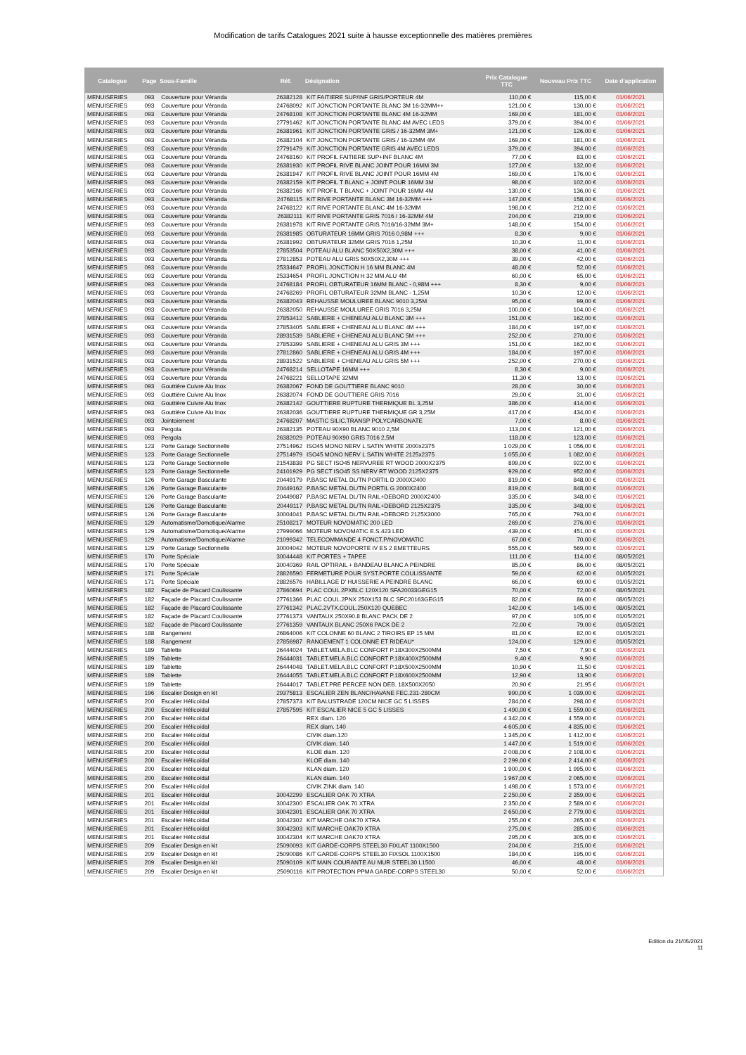Modification de tarifs Catalogues 2021 suite à hausse exceptionnelle des matières premières
| Catalogue | Page | Sous-Famille | Réf. | Désignation | Prix Catalogue TTC | Nouveau Prix TTC | Date d'application |
| --- | --- | --- | --- | --- | --- | --- | --- |
| MENUISERIES | 093 | Couverture pour Véranda | 26382128 | KIT FAITIERE SUP/INF GRIS/PORTEUR 4M | 110,00 € | 115,00 € | 01/06/2021 |
| MENUISERIES | 093 | Couverture pour Véranda | 24768092 | KIT JONCTION PORTANTE BLANC 3M 16-32MM++ | 121,00 € | 130,00 € | 01/06/2021 |
| MENUISERIES | 093 | Couverture pour Véranda | 24768108 | KIT JONCTION PORTANTE BLANC 4M 16-32MM | 169,00 € | 181,00 € | 01/06/2021 |
| MENUISERIES | 093 | Couverture pour Véranda | 27791462 | KIT JONCTION PORTANTE BLANC 4M AVEC LEDS | 379,00 € | 394,00 € | 01/06/2021 |
| MENUISERIES | 093 | Couverture pour Véranda | 26381961 | KIT JONCTION PORTANTE GRIS / 16-32MM 3M+ | 121,00 € | 126,00 € | 01/06/2021 |
| MENUISERIES | 093 | Couverture pour Véranda | 26382104 | KIT JONCTION PORTANTE GRIS / 16-32MM 4M | 169,00 € | 181,00 € | 01/06/2021 |
| MENUISERIES | 093 | Couverture pour Véranda | 27791479 | KIT JONCTION PORTANTE GRIS 4M AVEC LEDS | 379,00 € | 394,00 € | 01/06/2021 |
| MENUISERIES | 093 | Couverture pour Véranda | 24768160 | KIT PROFIL FAITIERE SUP+INF BLANC 4M | 77,00 € | 83,00 € | 01/06/2021 |
| MENUISERIES | 093 | Couverture pour Véranda | 26381930 | KIT PROFIL RIVE BLANC JOINT POUR 16MM 3M | 127,00 € | 132,00 € | 01/06/2021 |
| MENUISERIES | 093 | Couverture pour Véranda | 26381947 | KIT PROFIL RIVE BLANC JOINT POUR 16MM 4M | 169,00 € | 176,00 € | 01/06/2021 |
| MENUISERIES | 093 | Couverture pour Véranda | 26382159 | KIT PROFIL T BLANC + JOINT POUR 16MM 3M | 98,00 € | 102,00 € | 01/06/2021 |
| MENUISERIES | 093 | Couverture pour Véranda | 26382166 | KIT PROFIL T BLANC + JOINT POUR 16MM 4M | 130,00 € | 136,00 € | 01/06/2021 |
| MENUISERIES | 093 | Couverture pour Véranda | 24768115 | KIT RIVE PORTANTE BLANC 3M 16-32MM +++ | 147,00 € | 158,00 € | 01/06/2021 |
| MENUISERIES | 093 | Couverture pour Véranda | 24768122 | KIT RIVE PORTANTE BLANC 4M 16-32MM | 198,00 € | 212,00 € | 01/06/2021 |
| MENUISERIES | 093 | Couverture pour Véranda | 26382111 | KIT RIVE PORTANTE GRIS 7016 / 16-32MM 4M | 204,00 € | 219,00 € | 01/06/2021 |
| MENUISERIES | 093 | Couverture pour Véranda | 26381978 | KIT RIVE PORTANTE GRIS 7016/16-32MM 3M+ | 148,00 € | 154,00 € | 01/06/2021 |
| MENUISERIES | 093 | Couverture pour Véranda | 26381985 | OBTURATEUR 16MM GRIS 7016 0,98M +++ | 8,30 € | 9,00 € | 01/06/2021 |
| MENUISERIES | 093 | Couverture pour Véranda | 26381992 | OBTURATEUR 32MM GRIS 7016 1,25M | 10,30 € | 11,00 € | 01/06/2021 |
| MENUISERIES | 093 | Couverture pour Véranda | 27853504 | POTEAU ALU BLANC 50X50X2,30M +++ | 38,00 € | 41,00 € | 01/06/2021 |
| MENUISERIES | 093 | Couverture pour Véranda | 27812853 | POTEAU ALU GRIS 50X50X2,30M +++ | 39,00 € | 42,00 € | 01/06/2021 |
| MENUISERIES | 093 | Couverture pour Véranda | 25334647 | PROFIL JONCTION H 16 MM BLANC 4M | 48,00 € | 52,00 € | 01/06/2021 |
| MENUISERIES | 093 | Couverture pour Véranda | 25334654 | PROFIL JONCTION H 32 MM ALU 4M | 60,00 € | 65,00 € | 01/06/2021 |
| MENUISERIES | 093 | Couverture pour Véranda | 24768184 | PROFIL OBTURATEUR 16MM BLANC - 0,98M +++ | 8,30 € | 9,00 € | 01/06/2021 |
| MENUISERIES | 093 | Couverture pour Véranda | 24768269 | PROFIL OBTURATEUR 32MM BLANC - 1,25M | 10,30 € | 12,00 € | 01/06/2021 |
| MENUISERIES | 093 | Couverture pour Véranda | 26382043 | REHAUSSE MOULUREE BLANC 9010 3,25M | 95,00 € | 99,00 € | 01/06/2021 |
| MENUISERIES | 093 | Couverture pour Véranda | 26382050 | REHAUSSE MOULUREE GRIS 7016 3,25M | 100,00 € | 104,00 € | 01/06/2021 |
| MENUISERIES | 093 | Couverture pour Véranda | 27853412 | SABLIERE + CHENEAU ALU BLANC 3M +++ | 151,00 € | 162,00 € | 01/06/2021 |
| MENUISERIES | 093 | Couverture pour Véranda | 27853405 | SABLIERE + CHENEAU ALU BLANC 4M +++ | 184,00 € | 197,00 € | 01/06/2021 |
| MENUISERIES | 093 | Couverture pour Véranda | 28931539 | SABLIERE + CHENEAU ALU BLANC 5M +++ | 252,00 € | 270,00 € | 01/06/2021 |
| MENUISERIES | 093 | Couverture pour Véranda | 27853399 | SABLIERE + CHENEAU ALU GRIS 3M +++ | 151,00 € | 162,00 € | 01/06/2021 |
| MENUISERIES | 093 | Couverture pour Véranda | 27812860 | SABLIERE + CHENEAU ALU GRIS 4M +++ | 184,00 € | 197,00 € | 01/06/2021 |
| MENUISERIES | 093 | Couverture pour Véranda | 28931522 | SABLIERE + CHENEAU ALU GRIS 5M +++ | 252,00 € | 270,00 € | 01/06/2021 |
| MENUISERIES | 093 | Couverture pour Véranda | 24768214 | SELLOTAPE 16MM +++ | 8,30 € | 9,00 € | 01/06/2021 |
| MENUISERIES | 093 | Couverture pour Véranda | 24768221 | SELLOTAPE 32MM | 11,30 € | 13,00 € | 01/06/2021 |
| MENUISERIES | 093 | Gouttière Cuivre Alu Inox | 26382067 | FOND DE GOUTTIERE BLANC 9010 | 28,00 € | 30,00 € | 01/06/2021 |
| MENUISERIES | 093 | Gouttière Cuivre Alu Inox | 26382074 | FOND DE GOUTTIERE GRIS 7016 | 29,00 € | 31,00 € | 01/06/2021 |
| MENUISERIES | 093 | Gouttière Cuivre Alu Inox | 26382142 | GOUTTIERE RUPTURE THERMIQUE BL 3,25M | 386,00 € | 414,00 € | 01/06/2021 |
| MENUISERIES | 093 | Gouttière Cuivre Alu Inox | 26382036 | GOUTTIERE RUPTURE THERMIQUE GR 3,25M | 417,00 € | 434,00 € | 01/06/2021 |
| MENUISERIES | 093 | Jointoiement | 24768207 | MASTIC SILIC.TRANSP POLYCARBONATE | 7,00 € | 8,00 € | 01/06/2021 |
| MENUISERIES | 093 | Pergola | 26382135 | POTEAU 90X90 BLANC 9010 2,5M | 113,00 € | 121,00 € | 01/06/2021 |
| MENUISERIES | 093 | Pergola | 26382029 | POTEAU 90X90 GRIS 7016 2,5M | 118,00 € | 123,00 € | 01/06/2021 |
| MENUISERIES | 123 | Porte Garage Sectionnelle | 27514962 | ISO45 MONO NERV L SATIN WHITE 2000x2375 | 1 029,00 € | 1 056,00 € | 01/06/2021 |
| MENUISERIES | 123 | Porte Garage Sectionnelle | 27514979 | ISO45 MONO NERV L SATIN WHITE 2125x2375 | 1 055,00 € | 1 082,00 € | 01/06/2021 |
| MENUISERIES | 123 | Porte Garage Sectionnelle | 21543838 | PG SECT ISO45 NERVUREE RT WOOD 2000X2375 | 899,00 € | 922,00 € | 01/06/2021 |
| MENUISERIES | 123 | Porte Garage Sectionnelle | 24101929 | PG SECT ISO45 SS NERV RT WOOD 2125X2375 | 929,00 € | 952,00 € | 01/06/2021 |
| MENUISERIES | 126 | Porte Garage Basculante | 20449179 | P.BASC METAL DL/TN PORTIL D 2000X2400 | 819,00 € | 848,00 € | 01/06/2021 |
| MENUISERIES | 126 | Porte Garage Basculante | 20449162 | P.BASC METAL DL/TN PORTIL G 2000X2400 | 819,00 € | 848,00 € | 01/06/2021 |
| MENUISERIES | 126 | Porte Garage Basculante | 20449087 | P.BASC METAL DL/TN RAIL+DEBORD 2000X2400 | 335,00 € | 348,00 € | 01/06/2021 |
| MENUISERIES | 126 | Porte Garage Basculante | 20449117 | P.BASC METAL DL/TN RAIL+DEBORD 2125X2375 | 335,00 € | 348,00 € | 01/06/2021 |
| MENUISERIES | 126 | Porte Garage Basculante | 30004041 | P.BASC METAL DL/TN RAIL+DEBORD 2125X3000 | 765,00 € | 793,00 € | 01/06/2021 |
| MENUISERIES | 129 | Automatisme/Domotique/Alarme | 25108217 | MOTEUR NOVOMATIC 200 LED | 269,00 € | 276,00 € | 01/06/2021 |
| MENUISERIES | 129 | Automatisme/Domotique/Alarme | 27999066 | MOTEUR NOVOMATIC E.S.423 LED | 439,00 € | 451,00 € | 01/06/2021 |
| MENUISERIES | 129 | Automatisme/Domotique/Alarme | 21099342 | TELECOMMANDE 4 FONCT.P/NOVOMATIC | 67,00 € | 70,00 € | 01/06/2021 |
| MENUISERIES | 129 | Porte Garage Sectionnelle | 30004042 | MOTEUR NOVOPORTE IV ES 2 EMETTEURS | 555,00 € | 569,00 € | 01/06/2021 |
| MENUISERIES | 170 | Porte Spéciale | 30044448 | KIT PORTES + TAPEE | 111,00 € | 114,00 € | 08/05/2021 |
| MENUISERIES | 170 | Porte Spéciale | 30040369 | RAIL OPTIRAIL + BANDEAU BLANC A PEINDRE | 85,00 € | 86,00 € | 08/05/2021 |
| MENUISERIES | 171 | Porte Spéciale | 28826590 | FERMETURE POUR SYST.PORTE COULISSANTE | 59,00 € | 62,00 € | 01/05/2021 |
| MENUISERIES | 171 | Porte Spéciale | 28826576 | HABILLAGE D' HUISSERIE A PEINDRE BLANC | 66,00 € | 69,00 € | 01/05/2021 |
| MENUISERIES | 182 | Façade de Placard Coulissante | 27860694 | PLAC COUL 2PXBLC 120X120 SFA20033GEG15 | 70,00 € | 72,00 € | 08/05/2021 |
| MENUISERIES | 182 | Façade de Placard Coulissante | 27761366 | PLAC COUL.2PNX 250X153 BLC SFC20163GEG15 | 82,00 € | 86,00 € | 08/05/2021 |
| MENUISERIES | 182 | Façade de Placard Coulissante | 27761342 | PLAC.2VTX.COUL.250X120 QUEBEC | 142,00 € | 145,00 € | 08/05/2021 |
| MENUISERIES | 182 | Façade de Placard Coulissante | 27761373 | VANTAUX 250X90.8 BLANC PACK DE 2 | 97,00 € | 105,00 € | 01/05/2021 |
| MENUISERIES | 182 | Façade de Placard Coulissante | 27761359 | VANTAUX BLANC 250X6 PACK DE 2 | 72,00 € | 79,00 € | 01/05/2021 |
| MENUISERIES | 188 | Rangement | 26864006 | KIT COLONNE 60 BLANC 2 TIROIRS EP 15 MM | 81,00 € | 82,00 € | 01/05/2021 |
| MENUISERIES | 188 | Rangement | 27856987 | RANGEMENT 1 COLONNE ET RIDEAU* | 124,00 € | 129,00 € | 01/05/2021 |
| MENUISERIES | 189 | Tablette | 26444024 | TABLET.MELA.BLC CONFORT P.18X300X2500MM | 7,50 € | 7,90 € | 01/06/2021 |
| MENUISERIES | 189 | Tablette | 26444031 | TABLET.MELA.BLC CONFORT P.18X400X2500MM | 9,40 € | 9,90 € | 01/06/2021 |
| MENUISERIES | 189 | Tablette | 26444048 | TABLET.MELA.BLC CONFORT P.18X500X2500MM | 10,90 € | 11,50 € | 01/06/2021 |
| MENUISERIES | 189 | Tablette | 26444055 | TABLET.MELA.BLC CONFORT P.18X600X2500MM | 12,90 € | 13,90 € | 01/06/2021 |
| MENUISERIES | 189 | Tablette | 26444017 | TABLET.PRE PERCEE NON DEB. 18X500X2050 | 20,90 € | 21,95 € | 01/06/2021 |
| MENUISERIES | 196 | Escalier Design en kit | 29375813 | ESCALIER ZEN BLANC/HAVANE FEC.231-280CM | 990,00 € | 1 039,00 € | 02/06/2021 |
| MENUISERIES | 200 | Escalier Hélicoïdal | 27857373 | KIT BALUSTRADE 120CM NICE GC 5 LISSES | 284,00 € | 298,00 € | 01/06/2021 |
| MENUISERIES | 200 | Escalier Hélicoïdal | 27857595 | KIT ESCALIER NICE 5 GC 5 LISSES | 1 490,00 € | 1 559,00 € | 01/06/2021 |
| MENUISERIES | 200 | Escalier Hélicoïdal | | REX diam. 120 | 4 342,00 € | 4 559,00 € | 01/06/2021 |
| MENUISERIES | 200 | Escalier Hélicoïdal | | REX diam. 140 | 4 605,00 € | 4 835,00 € | 01/06/2021 |
| MENUISERIES | 200 | Escalier Hélicoïdal | | CIVIK diam.120 | 1 345,00 € | 1 412,00 € | 01/06/2021 |
| MENUISERIES | 200 | Escalier Hélicoïdal | | CIVIK diam. 140 | 1 447,00 € | 1 519,00 € | 01/06/2021 |
| MENUISERIES | 200 | Escalier Hélicoïdal | | KLOE diam. 120 | 2 008,00 € | 2 108,00 € | 01/06/2021 |
| MENUISERIES | 200 | Escalier Hélicoïdal | | KLOE diam. 140 | 2 299,00 € | 2 414,00 € | 01/06/2021 |
| MENUISERIES | 200 | Escalier Hélicoïdal | | KLAN diam. 120 | 1 900,00 € | 1 995,00 € | 01/06/2021 |
| MENUISERIES | 200 | Escalier Hélicoïdal | | KLAN diam. 140 | 1 967,00 € | 2 065,00 € | 01/06/2021 |
| MENUISERIES | 200 | Escalier Hélicoïdal | | CIVIK ZINK diam. 140 | 1 498,00 € | 1 573,00 € | 01/06/2021 |
| MENUISERIES | 201 | Escalier Hélicoïdal | 30042299 | ESCALIER OAK 70 XTRA | 2 250,00 € | 2 359,00 € | 01/06/2021 |
| MENUISERIES | 201 | Escalier Hélicoïdal | 30042300 | ESCALIER OAK 70 XTRA | 2 350,00 € | 2 589,00 € | 01/06/2021 |
| MENUISERIES | 201 | Escalier Hélicoïdal | 30042301 | ESCALIER OAK 70 XTRA | 2 650,00 € | 2 779,00 € | 01/06/2021 |
| MENUISERIES | 201 | Escalier Hélicoïdal | 30042302 | KIT MARCHE OAK70 XTRA | 255,00 € | 265,00 € | 01/06/2021 |
| MENUISERIES | 201 | Escalier Hélicoïdal | 30042303 | KIT MARCHE OAK70 XTRA | 275,00 € | 285,00 € | 01/06/2021 |
| MENUISERIES | 201 | Escalier Hélicoïdal | 30042304 | KIT MARCHE OAK70 XTRA | 295,00 € | 305,00 € | 01/06/2021 |
| MENUISERIES | 209 | Escalier Design en kit | 25090093 | KIT GARDE-CORPS STEEL30 FIXLAT 1100X1500 | 204,00 € | 215,00 € | 01/06/2021 |
| MENUISERIES | 209 | Escalier Design en kit | 25090086 | KIT GARDE-CORPS STEEL30 FIXSOL 1100X1500 | 184,00 € | 195,00 € | 01/06/2021 |
| MENUISERIES | 209 | Escalier Design en kit | 25090109 | KIT MAIN COURANTE AU MUR STEEL30 L1500 | 46,00 € | 48,00 € | 01/06/2021 |
| MENUISERIES | 209 | Escalier Design en kit | 25090116 | KIT PROTECTION PPMA GARDE-CORPS STEEL30 | 50,00 € | 52,00 € | 01/06/2021 |
Edition du 21/05/2021
11